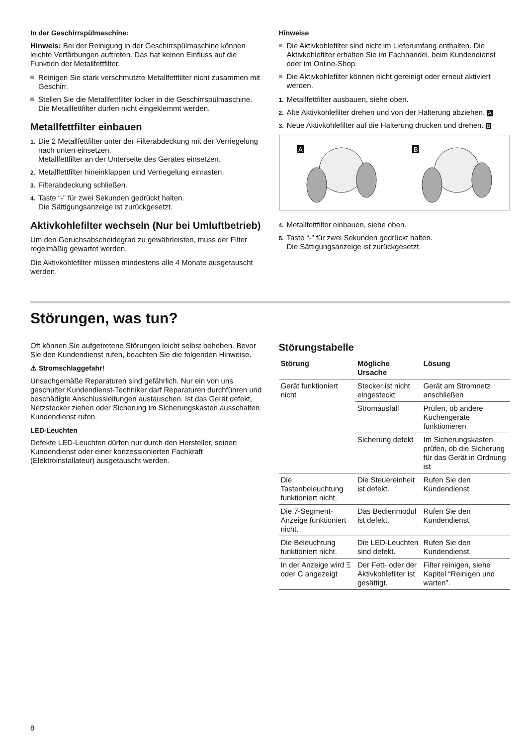In der Geschirrspülmaschine:
Hinweis: Bei der Reinigung in der Geschirrspülmaschine können leichte Verfärbungen auftreten. Das hat keinen Einfluss auf die Funktion der Metallfettfilter.
Reinigen Sie stark verschmutzte Metallfettfilter nicht zusammen mit Geschirr.
Stellen Sie die Metallfettfilter locker in die Geschirrspülmaschine. Die Metallfettfilter dürfen nicht eingeklemmt werden.
Metallfettfilter einbauen
1. Die 2 Metallfettfilter unter der Filterabdeckung mit der Verriegelung nach unten einsetzen.
Metallfettfilter an der Unterseite des Gerätes einsetzen.
2. Metallfettfilter hineinklappen und Verriegelung einrasten.
3. Filterabdeckung schließen.
4. Taste “-” für zwei Sekunden gedrückt halten.
Die Sättigungsanzeige ist zurückgesetzt.
Aktivkohlefilter wechseln (Nur bei Umluftbetrieb)
Um den Geruchsabscheidegrad zu gewährleisten, muss der Filter regelmäßig gewartet werden.
Die Aktivkohlefilter müssen mindestens alle 4 Monate ausgetauscht werden.
Hinweise
Die Aktivkohlefilter sind nicht im Lieferumfang enthalten. Die Aktivkohlefilter erhalten Sie im Fachhandel, beim Kundendienst oder im Online-Shop.
Die Aktivkohlefilter können nicht gereinigt oder erneut aktiviert werden.
1. Metallfettfilter ausbauen, siehe oben.
2. Alte Aktivkohlefilter drehen und von der Halterung abziehen. A
3. Neue Aktivkohlefilter auf die Halterung drücken und drehen. B
A
B
4. Metallfettfilter einbauen, siehe oben.
5. Taste “-” für zwei Sekunden gedrückt halten.
Die Sättigungsanzeige ist zurückgesetzt.
Störungen, was tun?
Oft können Sie aufgetretene Störungen leicht selbst beheben. Bevor Sie den Kundendienst rufen, beachten Sie die folgenden Hinweise.
⚠ Stromschlaggefahr!
Unsachgemäße Reparaturen sind gefährlich. Nur ein von uns geschulter Kundendienst-Techniker darf Reparaturen durchführen und beschädigte Anschlussleitungen austauschen. Ist das Gerät defekt, Netzstecker ziehen oder Sicherung im Sicherungskasten ausschalten. Kundendienst rufen.
LED-Leuchten
Defekte LED-Leuchten dürfen nur durch den Hersteller, seinen Kundendienst oder einer konzessionierten Fachkraft (Elektroinstallateur) ausgetauscht werden.
Störungstabelle
| Störung | Mögliche Ursache | Lösung |
| --- | --- | --- |
| Gerät funktioniert nicht | Stecker ist nicht eingesteckt | Gerät am Stromnetz anschließen |
| | Stromausfall | Prüfen, ob andere Küchengeräte funktionieren |
| | Sicherung defekt | Im Sicherungskasten prüfen, ob die Sicherung für das Gerät in Ordnung ist |
| Die Tastenbeleuchtung funktioniert nicht. | Die Steuereinheit ist defekt. | Rufen Sie den Kundendienst. |
| Die 7-Segment-Anzeige funktioniert nicht. | Das Bedienmodul ist defekt. | Rufen Sie den Kundendienst. |
| Die Beleuchtung funktioniert nicht. | Die LED-Leuchten sind defekt. | Rufen Sie den Kundendienst. |
| In der Anzeige wird Ξ oder C angezeigt | Der Fett- oder der Aktivkohlefilter ist gesättigt. | Filter reinigen, siehe Kapitel “Reinigen und warten”. |
8